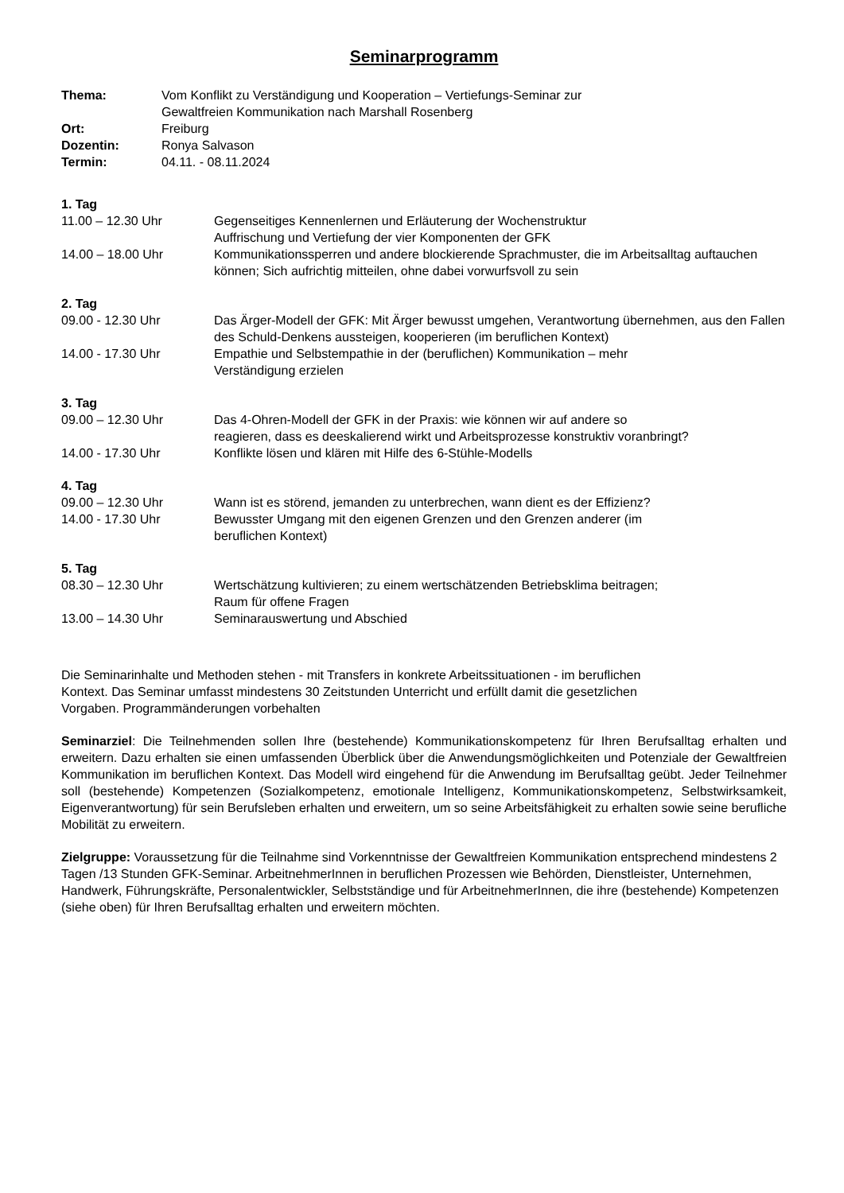Seminarprogramm
Thema: Vom Konflikt zu Verständigung und Kooperation – Vertiefungs-Seminar zur
Gewaltfreien Kommunikation nach Marshall Rosenberg
Ort: Freiburg
Dozentin: Ronya Salvason
Termin: 04.11. - 08.11.2024
1. Tag
11.00 – 12.30 Uhr Gegenseitiges Kennenlernen und Erläuterung der Wochenstruktur
Auffrischung und Vertiefung der vier Komponenten der GFK
14.00 – 18.00 Uhr Kommunikationssperren und andere blockierende Sprachmuster, die im Arbeitsalltag auftauchen können; Sich aufrichtig mitteilen, ohne dabei vorwurfsvoll zu sein
2. Tag
09.00 - 12.30 Uhr Das Ärger-Modell der GFK: Mit Ärger bewusst umgehen, Verantwortung übernehmen, aus den Fallen des Schuld-Denkens aussteigen, kooperieren (im beruflichen Kontext)
14.00 - 17.30 Uhr Empathie und Selbstempathie in der (beruflichen) Kommunikation – mehr
Verständigung erzielen
3. Tag
09.00 – 12.30 Uhr Das 4-Ohren-Modell der GFK in der Praxis: wie können wir auf andere so
reagieren, dass es deeskalierend wirkt und Arbeitsprozesse konstruktiv voranbringt?
14.00 - 17.30 Uhr Konflikte lösen und klären mit Hilfe des 6-Stühle-Modells
4. Tag
09.00 – 12.30 Uhr Wann ist es störend, jemanden zu unterbrechen, wann dient es der Effizienz?
14.00 - 17.30 Uhr Bewusster Umgang mit den eigenen Grenzen und den Grenzen anderer (im
beruflichen Kontext)
5. Tag
08.30 – 12.30 Uhr Wertschätzung kultivieren; zu einem wertschätzenden Betriebsklima beitragen;
Raum für offene Fragen
13.00 – 14.30 Uhr Seminarauswertung und Abschied
Die Seminarinhalte und Methoden stehen - mit Transfers in konkrete Arbeitssituationen - im beruflichen
Kontext. Das Seminar umfasst mindestens 30 Zeitstunden Unterricht und erfüllt damit die gesetzlichen
Vorgaben. Programmänderungen vorbehalten
Seminarziel: Die Teilnehmenden sollen Ihre (bestehende) Kommunikationskompetenz für Ihren Berufsalltag erhalten und erweitern. Dazu erhalten sie einen umfassenden Überblick über die Anwendungsmöglichkeiten und Potenziale der Gewaltfreien Kommunikation im beruflichen Kontext. Das Modell wird eingehend für die Anwendung im Berufsalltag geübt. Jeder Teilnehmer soll (bestehende) Kompetenzen (Sozialkompetenz, emotionale Intelligenz, Kommunikationskompetenz, Selbstwirksamkeit, Eigenverantwortung) für sein Berufsleben erhalten und erweitern, um so seine Arbeitsfähigkeit zu erhalten sowie seine berufliche Mobilität zu erweitern.
Zielgruppe: Voraussetzung für die Teilnahme sind Vorkenntnisse der Gewaltfreien Kommunikation entsprechend mindestens 2 Tagen /13 Stunden GFK-Seminar. ArbeitnehmerInnen in beruflichen Prozessen wie Behörden, Dienstleister, Unternehmen, Handwerk, Führungskräfte, Personalentwickler, Selbstständige und für ArbeitnehmerInnen, die ihre (bestehende) Kompetenzen (siehe oben) für Ihren Berufsalltag erhalten und erweitern möchten.